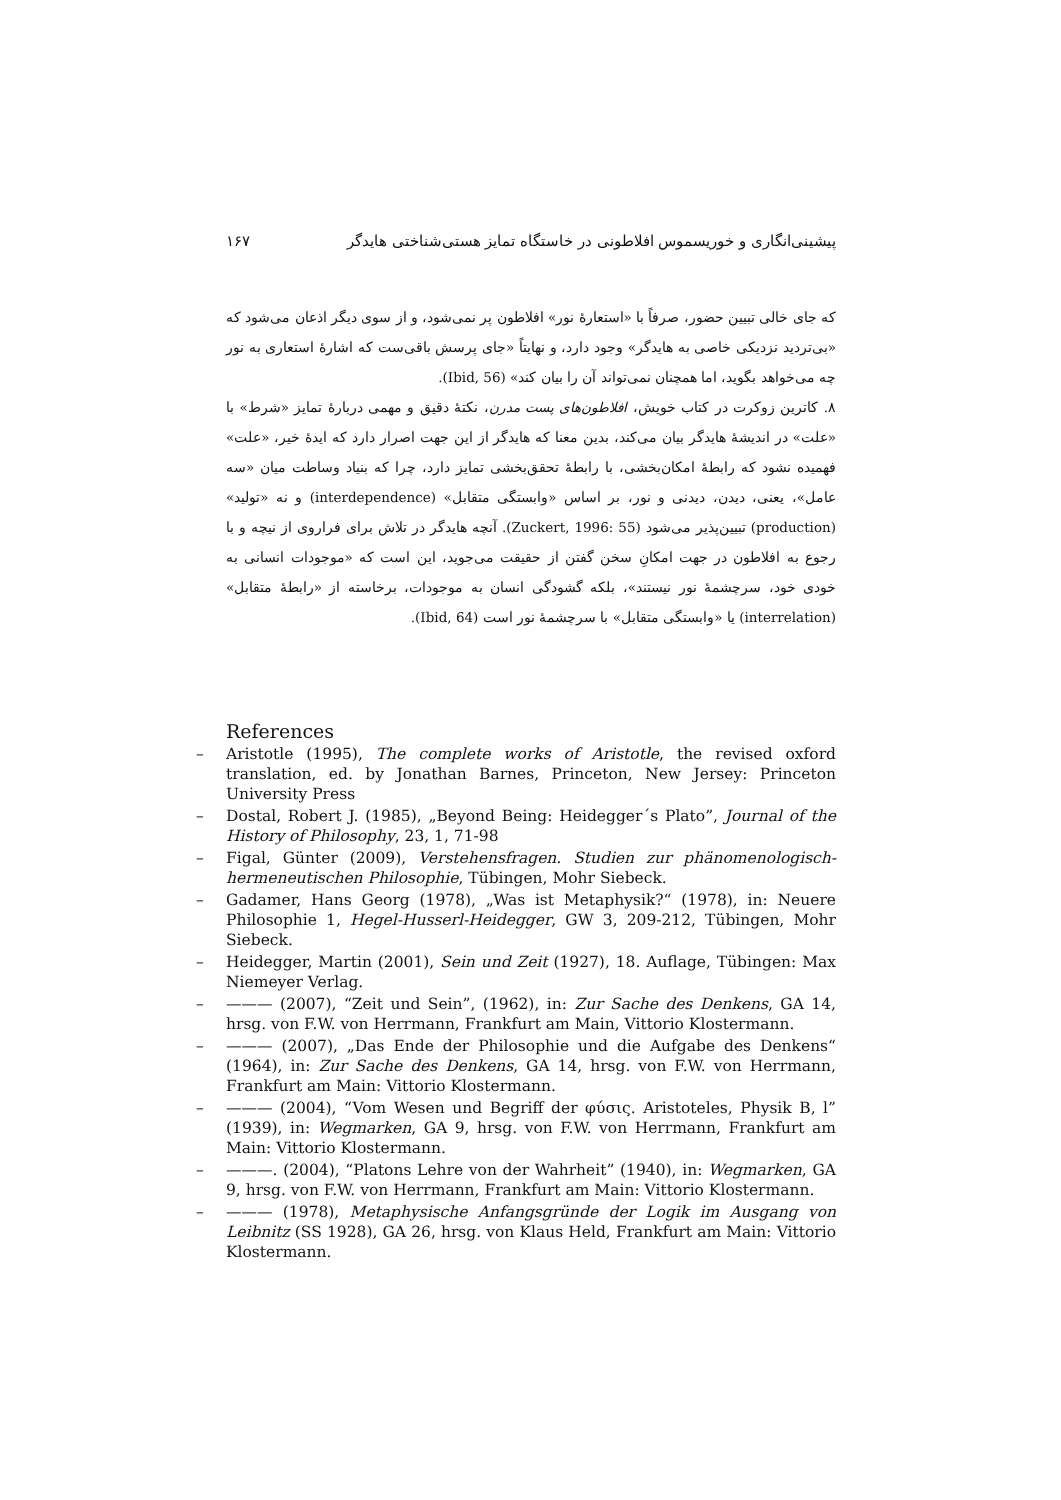پیشینی‌انگاری و خوریسموس افلاطونی در خاستگاه تمایز هستی‌شناختی هایدگر ۱۶۷
که جای خالی تبیین حضور، صرفاً با «استعارهٔ نور» افلاطون پر نمی‌شود، و از سوی دیگر اذعان می‌شود که «بی‌تردید نزدیکی خاصی به هایدگر» وجود دارد، و نهایتاً «جای پرسش باقی‌ست که اشارهٔ استعاری به نور چه می‌خواهد بگوید، اما همچنان نمی‌تواند آن را بیان کند» (Ibid, 56).
۸. کاترین زوکرت در کتاب خویش، افلاطون‌های پست مدرن، نکتهٔ دقیق و مهمی دربارهٔ تمایز «شرط» با «علت» در اندیشهٔ هایدگر بیان می‌کند، بدین معنا که هایدگر از این جهت اصرار دارد که ایدهٔ خیر، «علت» فهمیده نشود که رابطهٔ امکان‌بخشی، با رابطهٔ تحقق‌بخشی تمایز دارد، چرا که بنیاد وساطت میان «سه عامل»، یعنی، دیدن، دیدنی و نور، بر اساس «وابستگی متقابل» (interdependence) و نه «تولید» (production) تبیین‌پذیر می‌شود (Zuckert, 1996: 55). آنچه هایدگر در تلاش برای فراروی از نیچه و با رجوع به افلاطون در جهت امکانِ سخن گفتن از حقیقت می‌جوید، این است که «موجودات انسانی به خودی خود، سرچشمهٔ نور نیستند»، بلکه گشودگی انسان به موجودات، برخاسته از «رابطهٔ متقابل» (interrelation) یا «وابستگی متقابل» با سرچشمهٔ نور است (Ibid, 64).
References
– Aristotle (1995), The complete works of Aristotle, the revised oxford translation, ed. by Jonathan Barnes, Princeton, New Jersey: Princeton University Press
– Dostal, Robert J. (1985), „Beyond Being: Heidegger´s Plato”, Journal of the History of Philosophy, 23, 1, 71-98
– Figal, Günter (2009), Verstehensfragen. Studien zur phänomenologisch-hermeneutischen Philosophie, Tübingen, Mohr Siebeck.
– Gadamer, Hans Georg (1978), „Was ist Metaphysik?“ (1978), in: Neuere Philosophie 1, Hegel-Husserl-Heidegger, GW 3, 209-212, Tübingen, Mohr Siebeck.
– Heidegger, Martin (2001), Sein und Zeit (1927), 18. Auflage, Tübingen: Max Niemeyer Verlag.
– ——— (2007), “Zeit und Sein”, (1962), in: Zur Sache des Denkens, GA 14, hrsg. von F.W. von Herrmann, Frankfurt am Main, Vittorio Klostermann.
– ——— (2007), „Das Ende der Philosophie und die Aufgabe des Denkens“ (1964), in: Zur Sache des Denkens, GA 14, hrsg. von F.W. von Herrmann, Frankfurt am Main: Vittorio Klostermann.
– ——— (2004), “Vom Wesen und Begriff der φύσις. Aristoteles, Physik B, l” (1939), in: Wegmarken, GA 9, hrsg. von F.W. von Herrmann, Frankfurt am Main: Vittorio Klostermann.
– ———. (2004), “Platons Lehre von der Wahrheit” (1940), in: Wegmarken, GA 9, hrsg. von F.W. von Herrmann, Frankfurt am Main: Vittorio Klostermann.
– ——— (1978), Metaphysische Anfangsgründe der Logik im Ausgang von Leibnitz (SS 1928), GA 26, hrsg. von Klaus Held, Frankfurt am Main: Vittorio Klostermann.